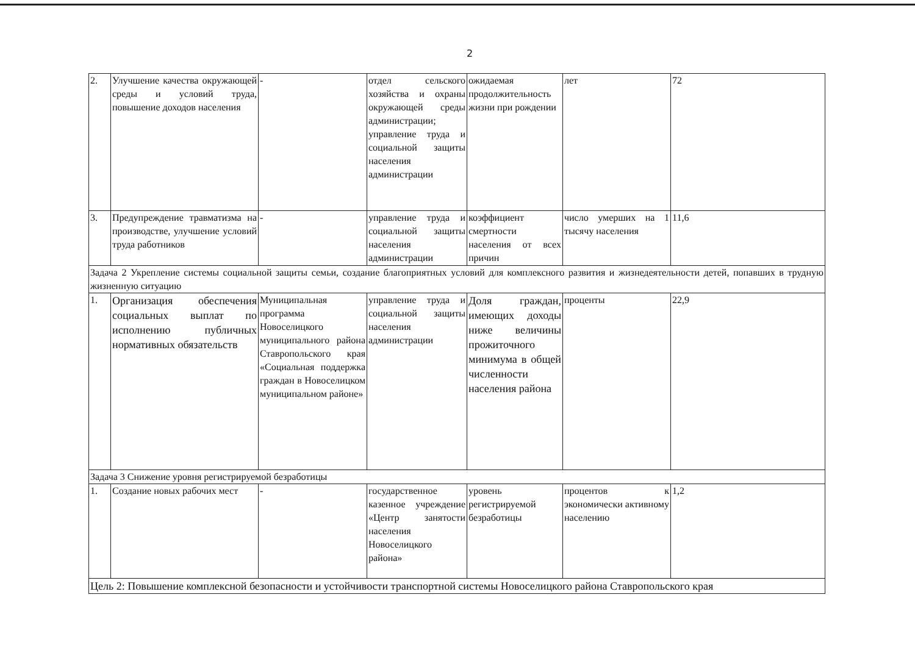2
| 2. | Улучшение качества окружающей среды и условий труда, повышение доходов населения | - | отдел сельского хозяйства и охраны окружающей среды администрации; управление труда и социальной защиты населения администрации | ожидаемая продолжительность жизни при рождении | лет | 72 |
| 3. | Предупреждение травматизма на производстве, улучшение условий труда работников | - | управление труда и социальной защиты населения администрации | коэффициент смертности населения от всех причин | число умерших на 1 тысячу населения | 11,6 |
| Задача 2 Укрепление системы социальной защиты семьи, создание благоприятных условий для комплексного развития и жизнедеятельности детей, попавших в трудную жизненную ситуацию | | | | | | |
| 1. | Организация обеспечения социальных выплат по исполнению публичных нормативных обязательств | Муниципальная программа Новоселицкого муниципального района Ставропольского края «Социальная поддержка граждан в Новоселицком муниципальном районе» | управление труда и социальной защиты населения администрации | Доля граждан, имеющих доходы ниже величины прожиточного минимума в общей численности населения района | проценты | 22,9 |
| Задача 3 Снижение уровня регистрируемой безработицы | | | | | | |
| 1. | Создание новых рабочих мест | - | государственное казенное учреждение «Центр занятости населения Новоселицкого района» | уровень регистрируемой безработицы | процентов к экономически активному населению | 1,2 |
| Цель 2: Повышение комплексной безопасности и устойчивости транспортной системы Новоселицкого района Ставропольского края | | | | | | |